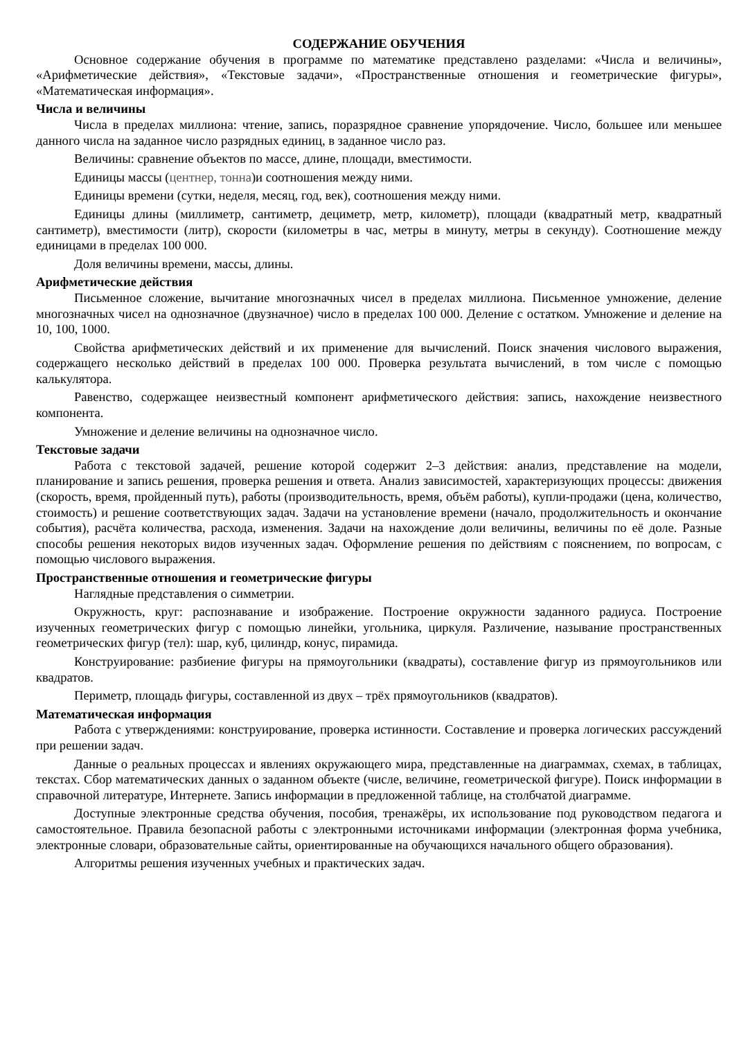СОДЕРЖАНИЕ ОБУЧЕНИЯ
Основное содержание обучения в программе по математике представлено разделами: «Числа и величины», «Арифметические действия», «Текстовые задачи», «Пространственные отношения и геометрические фигуры», «Математическая информация».
Числа и величины
Числа в пределах миллиона: чтение, запись, поразрядное сравнение упорядочение. Число, большее или меньшее данного числа на заданное число разрядных единиц, в заданное число раз.
Величины: сравнение объектов по массе, длине, площади, вместимости.
Единицы массы (центнер, тонна)и соотношения между ними.
Единицы времени (сутки, неделя, месяц, год, век), соотношения между ними.
Единицы длины (миллиметр, сантиметр, дециметр, метр, километр), площади (квадратный метр, квадратный сантиметр), вместимости (литр), скорости (километры в час, метры в минуту, метры в секунду). Соотношение между единицами в пределах 100 000.
Доля величины времени, массы, длины.
Арифметические действия
Письменное сложение, вычитание многозначных чисел в пределах миллиона. Письменное умножение, деление многозначных чисел на однозначное (двузначное) число в пределах 100 000. Деление с остатком. Умножение и деление на 10, 100, 1000.
Свойства арифметических действий и их применение для вычислений. Поиск значения числового выражения, содержащего несколько действий в пределах 100 000. Проверка результата вычислений, в том числе с помощью калькулятора.
Равенство, содержащее неизвестный компонент арифметического действия: запись, нахождение неизвестного компонента.
Умножение и деление величины на однозначное число.
Текстовые задачи
Работа с текстовой задачей, решение которой содержит 2–3 действия: анализ, представление на модели, планирование и запись решения, проверка решения и ответа. Анализ зависимостей, характеризующих процессы: движения (скорость, время, пройденный путь), работы (производительность, время, объём работы), купли-продажи (цена, количество, стоимость) и решение соответствующих задач. Задачи на установление времени (начало, продолжительность и окончание события), расчёта количества, расхода, изменения. Задачи на нахождение доли величины, величины по её доле. Разные способы решения некоторых видов изученных задач. Оформление решения по действиям с пояснением, по вопросам, с помощью числового выражения.
Пространственные отношения и геометрические фигуры
Наглядные представления о симметрии.
Окружность, круг: распознавание и изображение. Построение окружности заданного радиуса. Построение изученных геометрических фигур с помощью линейки, угольника, циркуля. Различение, называние пространственных геометрических фигур (тел): шар, куб, цилиндр, конус, пирамида.
Конструирование: разбиение фигуры на прямоугольники (квадраты), составление фигур из прямоугольников или квадратов.
Периметр, площадь фигуры, составленной из двух – трёх прямоугольников (квадратов).
Математическая информация
Работа с утверждениями: конструирование, проверка истинности. Составление и проверка логических рассуждений при решении задач.
Данные о реальных процессах и явлениях окружающего мира, представленные на диаграммах, схемах, в таблицах, текстах. Сбор математических данных о заданном объекте (числе, величине, геометрической фигуре). Поиск информации в справочной литературе, Интернете. Запись информации в предложенной таблице, на столбчатой диаграмме.
Доступные электронные средства обучения, пособия, тренажёры, их использование под руководством педагога и самостоятельное. Правила безопасной работы с электронными источниками информации (электронная форма учебника, электронные словари, образовательные сайты, ориентированные на обучающихся начального общего образования).
Алгоритмы решения изученных учебных и практических задач.